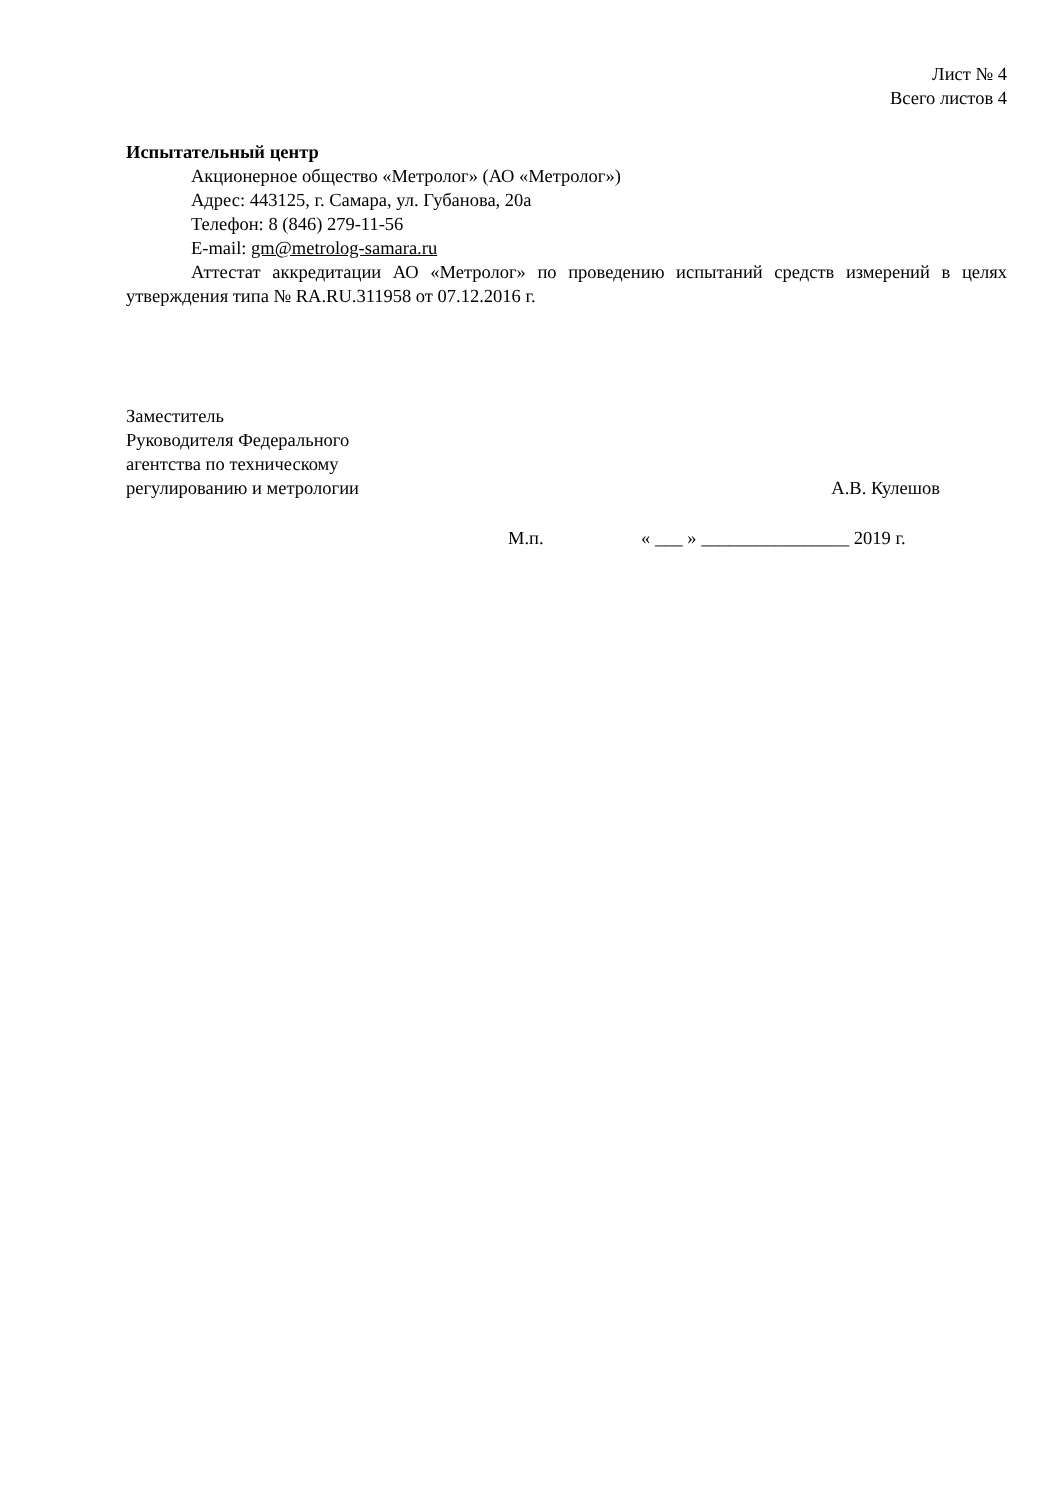Лист № 4
Всего листов 4
Испытательный центр
Акционерное общество «Метролог» (АО «Метролог»)
Адрес: 443125, г. Самара, ул. Губанова, 20а
Телефон: 8 (846) 279-11-56
E-mail: gm@metrolog-samara.ru
Аттестат аккредитации АО «Метролог» по проведению испытаний средств измерений в целях утверждения типа № RA.RU.311958 от 07.12.2016 г.
Заместитель
Руководителя Федерального
агентства по техническому
регулированию и метрологии
А.В. Кулешов
М.п. « ___ » ________________ 2019 г.